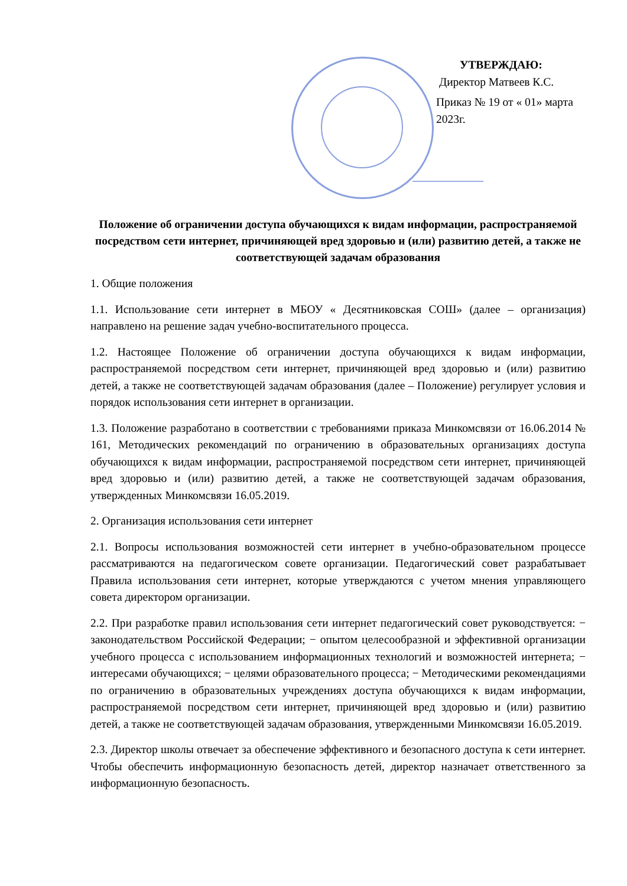УТВЕРЖДАЮ:
Директор Матвеев К.С.
Приказ № 19 от « 01» марта 2023г.
Положение об ограничении доступа обучающихся к видам информации, распространяемой посредством сети интернет, причиняющей вред здоровью и (или) развитию детей, а также не соответствующей задачам образования
1. Общие положения
1.1. Использование сети интернет в МБОУ « Десятниковская СОШ» (далее – организация) направлено на решение задач учебно-воспитательного процесса.
1.2. Настоящее Положение об ограничении доступа обучающихся к видам информации, распространяемой посредством сети интернет, причиняющей вред здоровью и (или) развитию детей, а также не соответствующей задачам образования (далее – Положение) регулирует условия и порядок использования сети интернет в организации.
1.3. Положение разработано в соответствии с требованиями приказа Минкомсвязи от 16.06.2014 № 161, Методических рекомендаций по ограничению в образовательных организациях доступа обучающихся к видам информации, распространяемой посредством сети интернет, причиняющей вред здоровью и (или) развитию детей, а также не соответствующей задачам образования, утвержденных Минкомсвязи 16.05.2019.
2. Организация использования сети интернет
2.1. Вопросы использования возможностей сети интернет в учебно-образовательном процессе рассматриваются на педагогическом совете организации. Педагогический совет разрабатывает Правила использования сети интернет, которые утверждаются с учетом мнения управляющего совета директором организации.
2.2. При разработке правил использования сети интернет педагогический совет руководствуется: − законодательством Российской Федерации; − опытом целесообразной и эффективной организации учебного процесса с использованием информационных технологий и возможностей интернета; − интересами обучающихся; − целями образовательного процесса; − Методическими рекомендациями по ограничению в образовательных учреждениях доступа обучающихся к видам информации, распространяемой посредством сети интернет, причиняющей вред здоровью и (или) развитию детей, а также не соответствующей задачам образования, утвержденными Минкомсвязи 16.05.2019.
2.3. Директор школы отвечает за обеспечение эффективного и безопасного доступа к сети интернет. Чтобы обеспечить информационную безопасность детей, директор назначает ответственного за информационную безопасность.